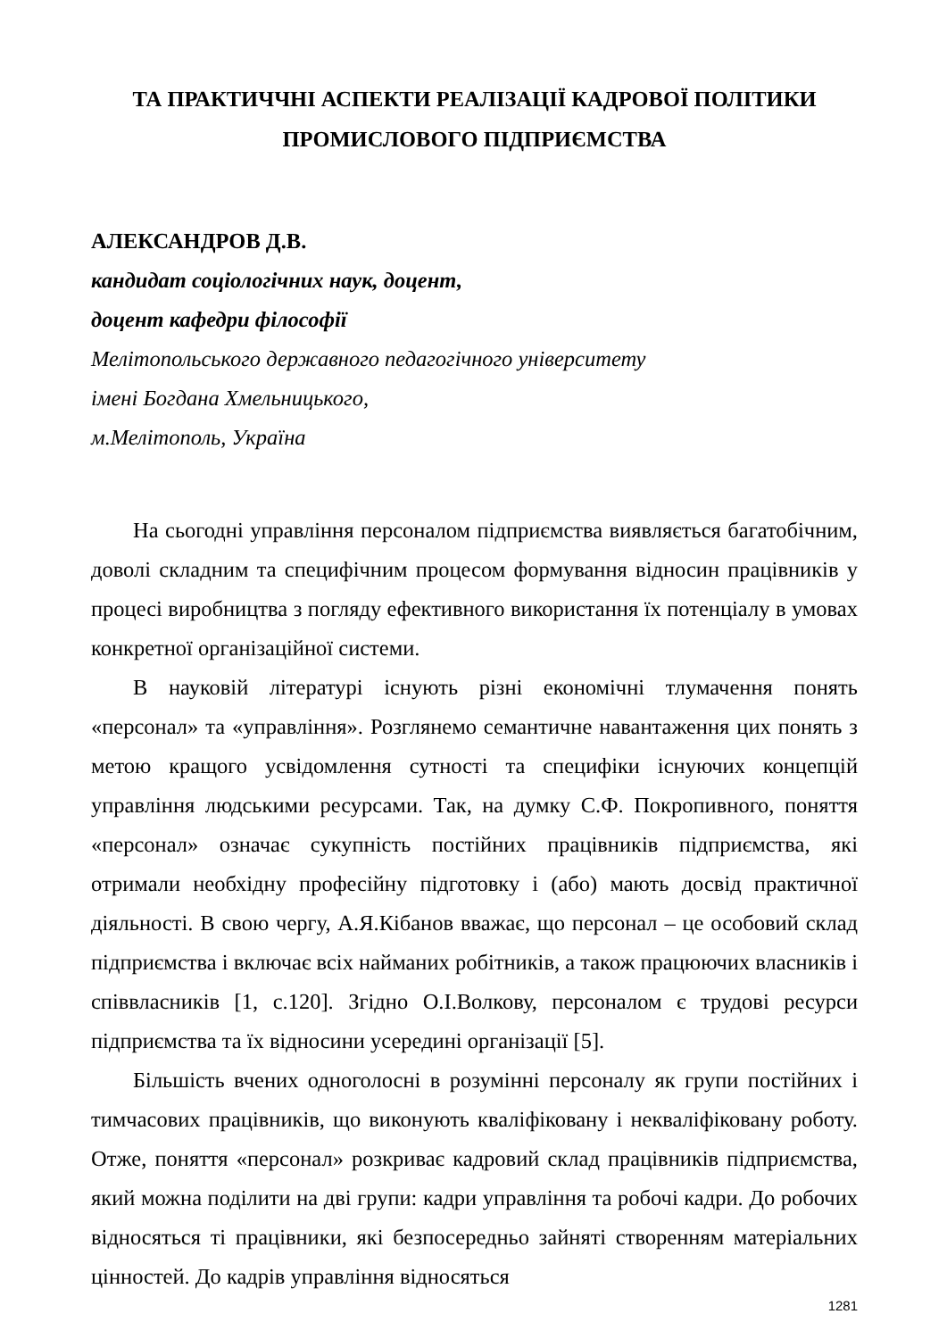ТА ПРАКТИЧЧНІ АСПЕКТИ РЕАЛІЗАЦІЇ КАДРОВОЇ ПОЛІТИКИ
ПРОМИСЛОВОГО ПІДПРИЄМСТВА
АЛЕКСАНДРОВ Д.В.
кандидат соціологічних наук, доцент,
доцент кафедри філософії
Мелітопольського державного педагогічного університету
імені Богдана Хмельницького,
м.Мелітополь, Україна
На сьогодні управління персоналом підприємства виявляється багатобічним, доволі складним та специфічним процесом формування відносин працівників у процесі виробництва з погляду ефективного використання їх потенціалу в умовах конкретної організаційної системи.
В науковій літературі існують різні економічні тлумачення понять «персонал» та «управління». Розглянемо семантичне навантаження цих понять з метою кращого усвідомлення сутності та специфіки існуючих концепцій управління людськими ресурсами. Так, на думку С.Ф. Покропивного, поняття «персонал» означає сукупність постійних працівників підприємства, які отримали необхідну професійну підготовку і (або) мають досвід практичної діяльності. В свою чергу, А.Я.Кібанов вважає, що персонал – це особовий склад підприємства і включає всіх найманих робітників, а також працюючих власників і співвласників [1, с.120]. Згідно О.І.Волкову, персоналом є трудові ресурси підприємства та їх відносини усередині організації [5].
Більшість вчених одноголосні в розумінні персоналу як групи постійних і тимчасових працівників, що виконують кваліфіковану і некваліфіковану роботу. Отже, поняття «персонал» розкриває кадровий склад працівників підприємства, який можна поділити на дві групи: кадри управління та робочі кадри. До робочих відносяться ті працівники, які безпосередньо зайняті створенням матеріальних цінностей. До кадрів управління відносяться
1281